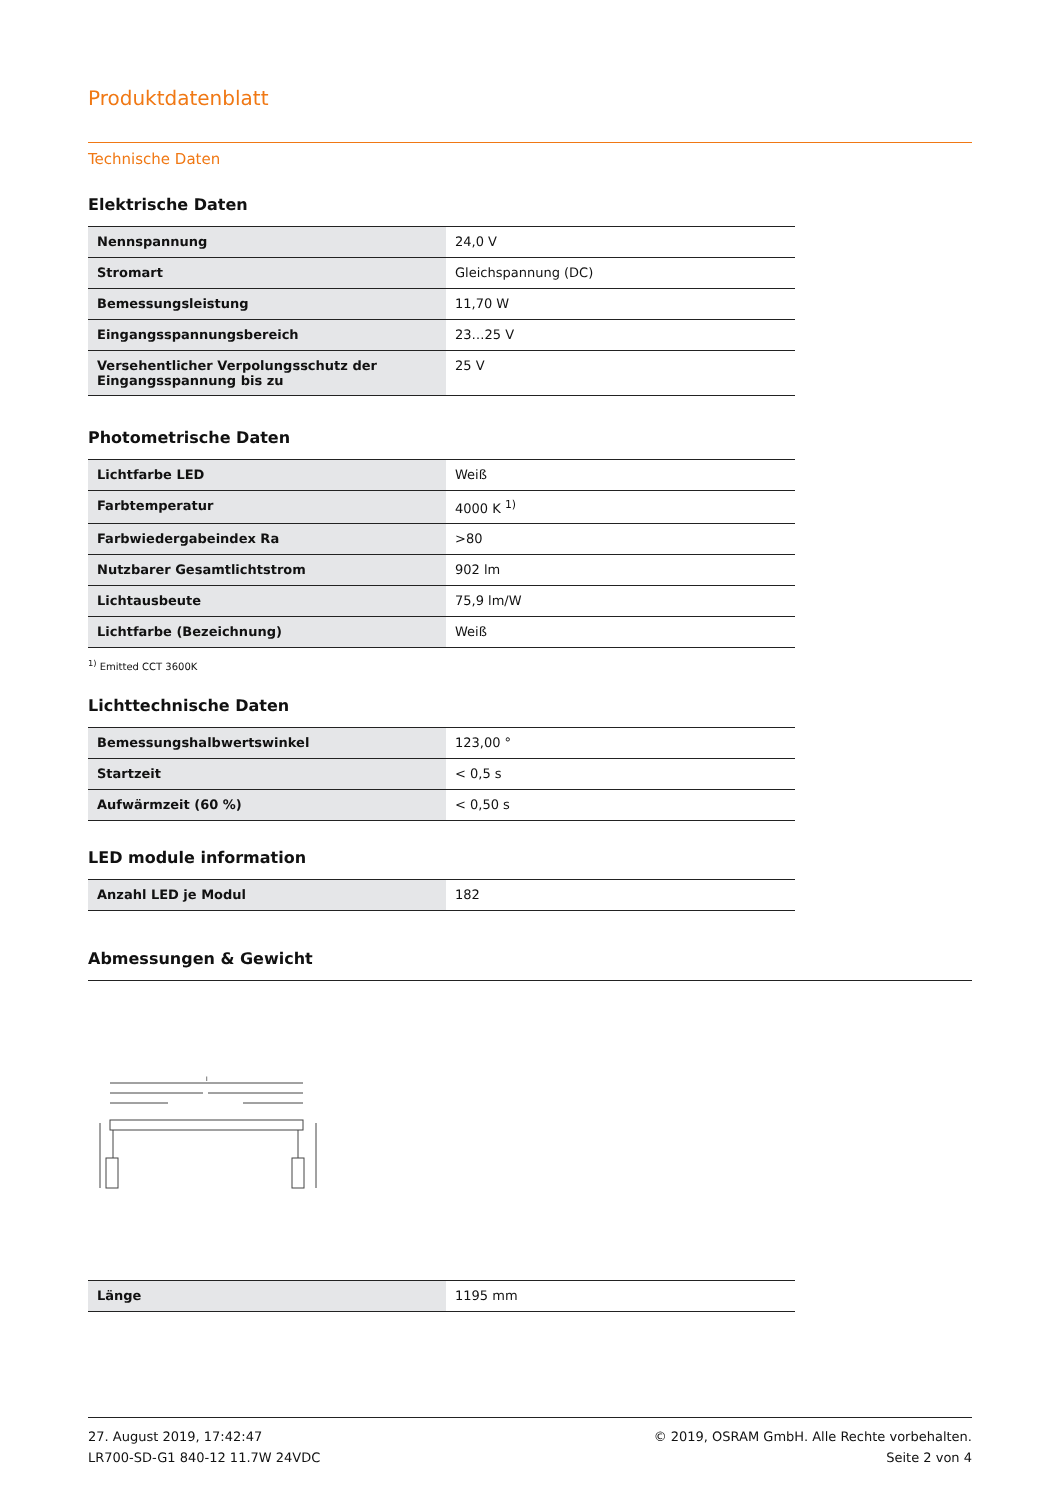Produktdatenblatt
Technische Daten
Elektrische Daten
| Nennspannung | 24,0 V |
| Stromart | Gleichspannung (DC) |
| Bemessungsleistung | 11,70 W |
| Eingangsspannungsbereich | 23…25 V |
| Versehentlicher Verpolungsschutz der Eingangsspannung bis zu | 25 V |
Photometrische Daten
| Lichtfarbe LED | Weiß |
| Farbtemperatur | 4000 K <sup>1)</sup> |
| Farbwiedergabeindex Ra | >80 |
| Nutzbarer Gesamtlichtstrom | 902 lm |
| Lichtausbeute | 75,9 lm/W |
| Lichtfarbe (Bezeichnung) | Weiß |
<sup>1)</sup> Emitted CCT 3600K
Lichttechnische Daten
| Bemessungshalbwertswinkel | 123,00 ° |
| Startzeit | < 0,5 s |
| Aufwärmzeit (60 %) | < 0,50 s |
LED module information
| Anzahl LED je Modul | 182 |
Abmessungen & Gewicht
l
| Länge | 1195 mm |
27. August 2019, 17:42:47
LR700-SD-G1 840-12 11.7W 24VDC © 2019, OSRAM GmbH. Alle Rechte vorbehalten.
Seite 2 von 4